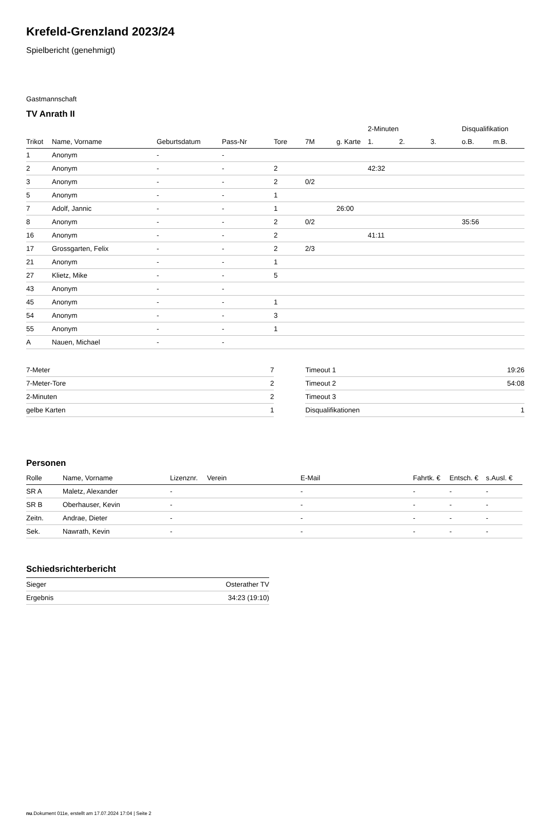Krefeld-Grenzland 2023/24
Spielbericht (genehmigt)
Gastmannschaft
TV Anrath II
| | | | | | | | 2-Minuten | | | Disqualifikation | |
| Trikot | Name, Vorname | Geburtsdatum | Pass-Nr | Tore | 7M | g. Karte | 1. | 2. | 3. | o.B. | m.B. |
| 1 | Anonym | - | - | | | | | | | | |
| 2 | Anonym | - | - | 2 | | | 42:32 | | | | |
| 3 | Anonym | - | - | 2 | 0/2 | | | | | | |
| 5 | Anonym | - | - | 1 | | | | | | | |
| 7 | Adolf, Jannic | - | - | 1 | | 26:00 | | | | | |
| 8 | Anonym | - | - | 2 | 0/2 | | | | | 35:56 | |
| 16 | Anonym | - | - | 2 | | | 41:11 | | | | |
| 17 | Grossgarten, Felix | - | - | 2 | 2/3 | | | | | | |
| 21 | Anonym | - | - | 1 | | | | | | | |
| 27 | Klietz, Mike | - | - | 5 | | | | | | | |
| 43 | Anonym | - | - | | | | | | | | |
| 45 | Anonym | - | - | 1 | | | | | | | |
| 54 | Anonym | - | - | 3 | | | | | | | |
| 55 | Anonym | - | - | 1 | | | | | | | |
| A | Nauen, Michael | - | - | | | | | | | | |
| 7-Meter | 7 |
| 7-Meter-Tore | 2 |
| 2-Minuten | 2 |
| gelbe Karten | 1 |
| Timeout 1 | 19:26 |
| Timeout 2 | 54:08 |
| Timeout 3 | |
| Disqualifikationen | 1 |
Personen
| Rolle | Name, Vorname | Lizenznr. | Verein | E-Mail | Fahrtk. € | Entsch. € | s.Ausl. € |
| --- | --- | --- | --- | --- | --- | --- | --- |
| SR A | Maletz, Alexander | - | | - | - | - | - |
| SR B | Oberhauser, Kevin | - | | - | - | - | - |
| Zeitn. | Andrae, Dieter | - | | - | - | - | - |
| Sek. | Nawrath, Kevin | - | | - | - | - | - |
Schiedsrichterbericht
| Sieger | Osterather TV |
| Ergebnis | 34:23 (19:10) |
nu.Dokument 011e, erstellt am 17.07.2024 17:04 | Seite 2